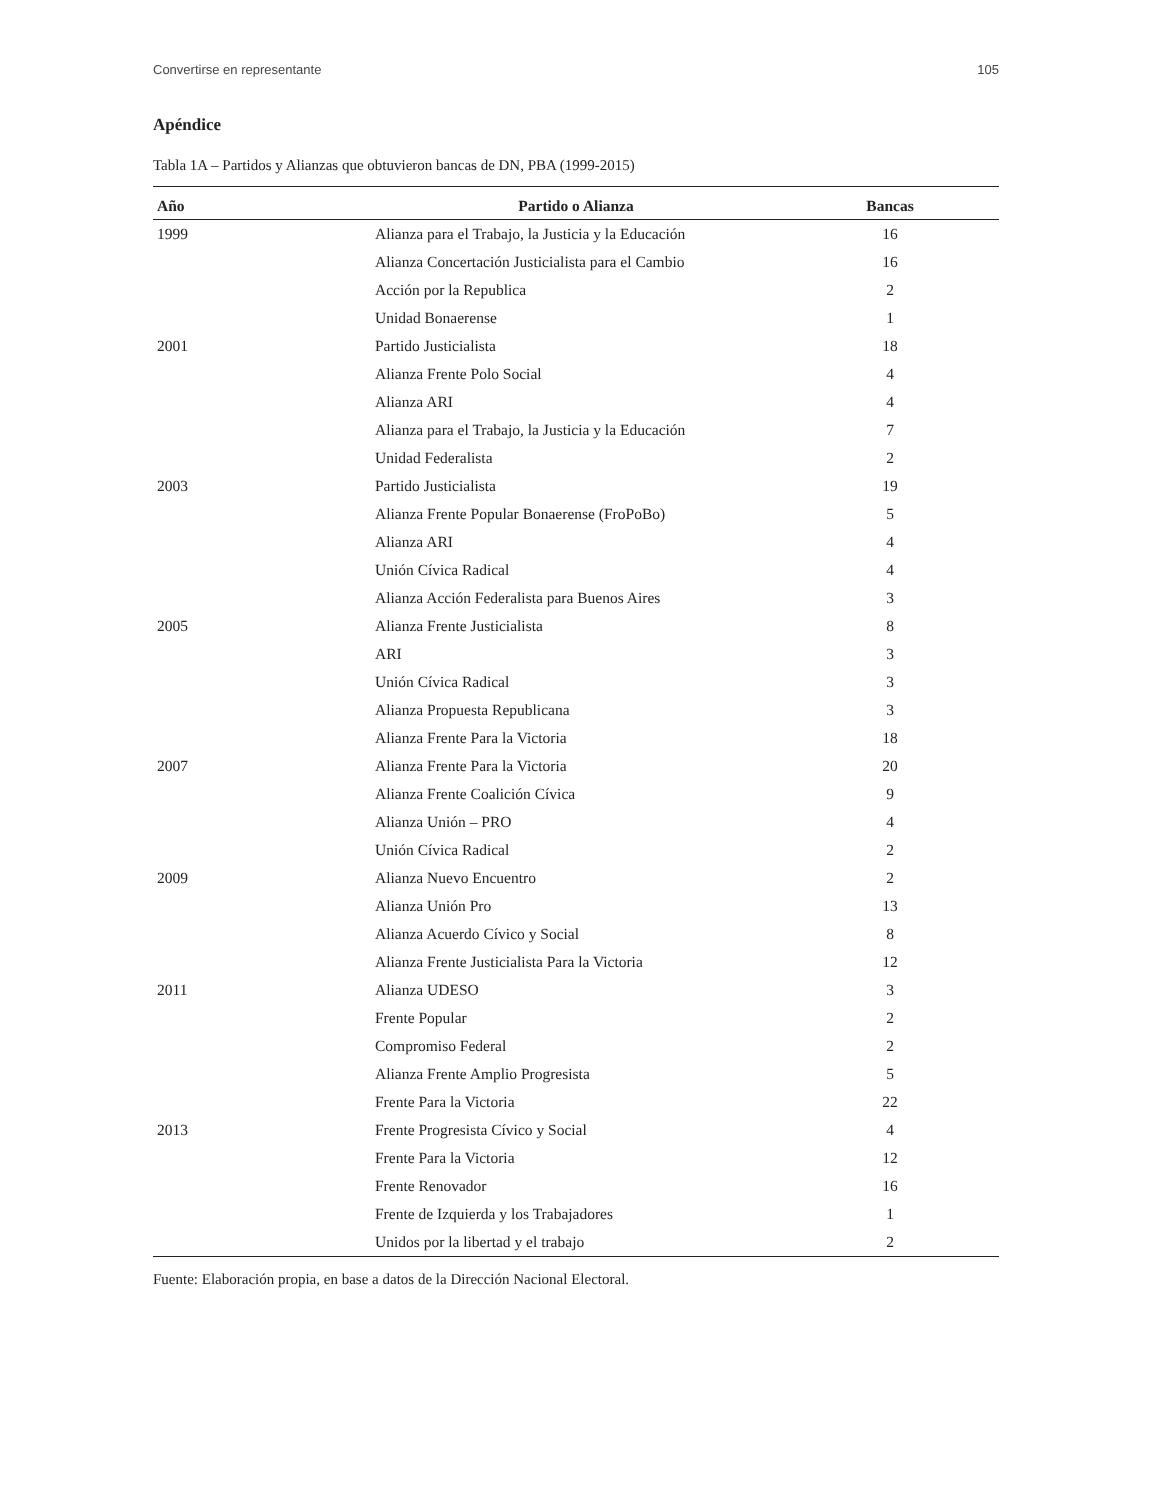Convertirse en representante 105
Apéndice
Tabla 1A – Partidos y Alianzas que obtuvieron bancas de DN, PBA (1999-2015)
| Año | Partido o Alianza | Bancas |
| --- | --- | --- |
| 1999 | Alianza para el Trabajo, la Justicia y la Educación | 16 |
| | Alianza Concertación Justicialista para el Cambio | 16 |
| | Acción por la Republica | 2 |
| | Unidad Bonaerense | 1 |
| 2001 | Partido Justicialista | 18 |
| | Alianza Frente Polo Social | 4 |
| | Alianza ARI | 4 |
| | Alianza para el Trabajo, la Justicia y la Educación | 7 |
| | Unidad Federalista | 2 |
| 2003 | Partido Justicialista | 19 |
| | Alianza Frente Popular Bonaerense (FroPoBo) | 5 |
| | Alianza ARI | 4 |
| | Unión Cívica Radical | 4 |
| | Alianza Acción Federalista para Buenos Aires | 3 |
| 2005 | Alianza Frente Justicialista | 8 |
| | ARI | 3 |
| | Unión Cívica Radical | 3 |
| | Alianza Propuesta Republicana | 3 |
| | Alianza Frente Para la Victoria | 18 |
| 2007 | Alianza Frente Para la Victoria | 20 |
| | Alianza Frente Coalición Cívica | 9 |
| | Alianza Unión – PRO | 4 |
| | Unión Cívica Radical | 2 |
| 2009 | Alianza Nuevo Encuentro | 2 |
| | Alianza Unión Pro | 13 |
| | Alianza Acuerdo Cívico y Social | 8 |
| | Alianza Frente Justicialista Para la Victoria | 12 |
| 2011 | Alianza UDESO | 3 |
| | Frente Popular | 2 |
| | Compromiso Federal | 2 |
| | Alianza Frente Amplio Progresista | 5 |
| | Frente Para la Victoria | 22 |
| 2013 | Frente Progresista Cívico y Social | 4 |
| | Frente Para la Victoria | 12 |
| | Frente Renovador | 16 |
| | Frente de Izquierda y los Trabajadores | 1 |
| | Unidos por la libertad y el trabajo | 2 |
Fuente: Elaboración propia, en base a datos de la Dirección Nacional Electoral.